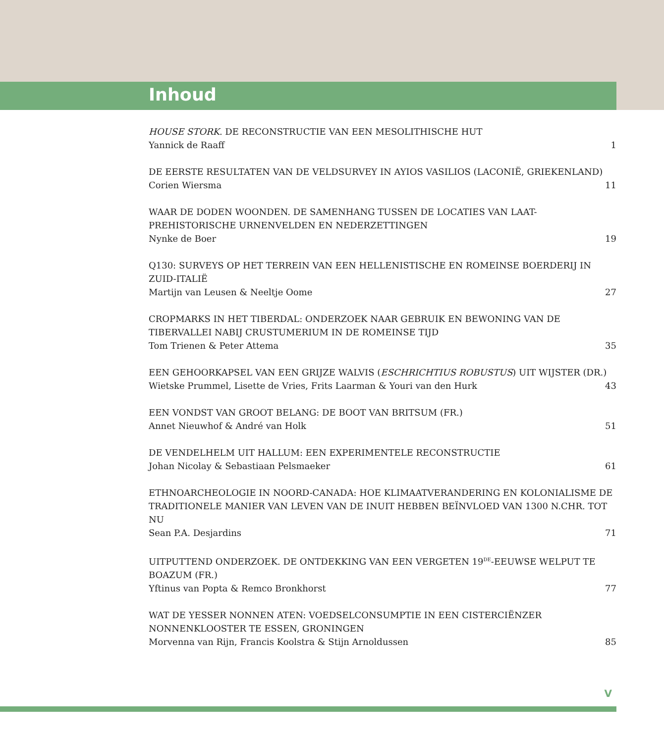Inhoud
HOUSE STORK. DE RECONSTRUCTIE VAN EEN MESOLITHISCHE HUT
Yannick de Raaff 1
DE EERSTE RESULTATEN VAN DE VELDSURVEY IN AYIOS VASILIOS (LACONIË, GRIEKENLAND)
Corien Wiersma 11
WAAR DE DODEN WOONDEN. DE SAMENHANG TUSSEN DE LOCATIES VAN LAAT-PREHISTORISCHE URNENVELDEN EN NEDERZETTINGEN
Nynke de Boer 19
Q130: SURVEYS OP HET TERREIN VAN EEN HELLENISTISCHE EN ROMEINSE BOERDERIJ IN ZUID-ITALIË
Martijn van Leusen & Neeltje Oome 27
CROPMARKS IN HET TIBERDAL: ONDERZOEK NAAR GEBRUIK EN BEWONING VAN DE TIBERVALLEI NABIJ CRUSTUMERIUM IN DE ROMEINSE TIJD
Tom Trienen & Peter Attema 35
EEN GEHOORKAPSEL VAN EEN GRIJZE WALVIS (ESCHRICHTIUS ROBUSTUS) UIT WIJSTER (DR.)
Wietske Prummel, Lisette de Vries, Frits Laarman & Youri van den Hurk 43
EEN VONDST VAN GROOT BELANG: DE BOOT VAN BRITSUM (FR.)
Annet Nieuwhof & André van Holk 51
DE VENDELHELM UIT HALLUM: EEN EXPERIMENTELE RECONSTRUCTIE
Johan Nicolay & Sebastiaan Pelsmaeker 61
ETHNOARCHEOLOGIE IN NOORD-CANADA: HOE KLIMAATVERANDERING EN KOLONIALISME DE TRADITIONELE MANIER VAN LEVEN VAN DE INUIT HEBBEN BEÏNVLOED VAN 1300 N.CHR. TOT NU
Sean P.A. Desjardins 71
UITPUTTEND ONDERZOEK. DE ONTDEKKING VAN EEN VERGETEN 19<sup>DE</sup>-EEUWSE WELPUT TE BOAZUM (FR.)
Yftinus van Popta & Remco Bronkhorst 77
WAT DE YESSER NONNEN ATEN: VOEDSELCONSUMPTIE IN EEN CISTERCIËNZER NONNENKLOOSTER TE ESSEN, GRONINGEN
Morvenna van Rijn, Francis Koolstra & Stijn Arnoldussen 85
V